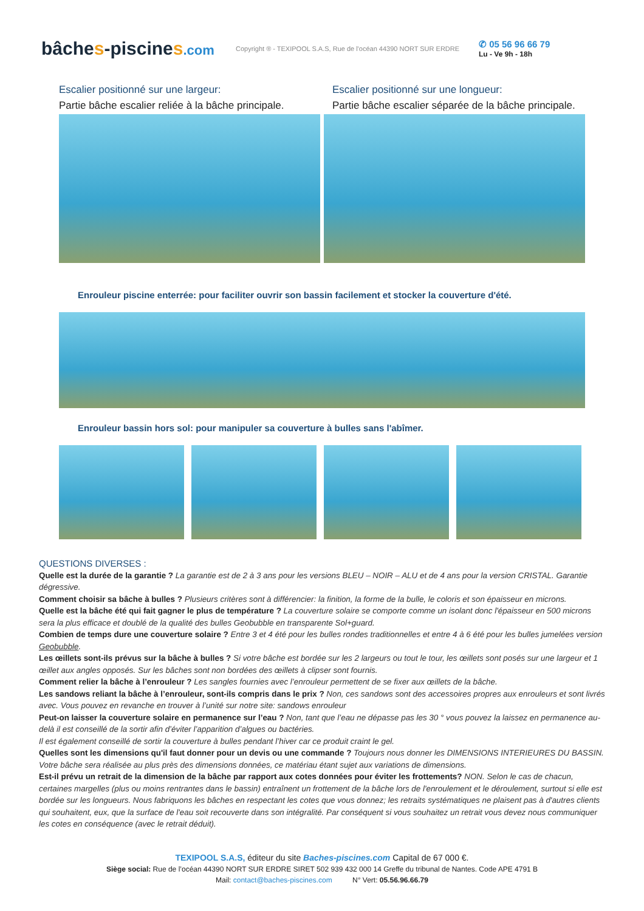bâches-piscines.com
Copyright ® - TEXIPOOL S.A.S, Rue de l'océan 44390 NORT SUR ERDRE
✆ 05 56 96 66 79
Lu - Ve 9h - 18h
Escalier positionné sur une largeur:
Partie bâche escalier reliée à la bâche principale.
Escalier positionné sur une longueur:
Partie bâche escalier séparée de la bâche principale.
Enrouleur piscine enterrée: pour faciliter ouvrir son bassin facilement et stocker la couverture d'été.
Enrouleur bassin hors sol: pour manipuler sa couverture à bulles sans l'abîmer.
QUESTIONS DIVERSES :
Quelle est la durée de la garantie ? La garantie est de 2 à 3 ans pour les versions BLEU – NOIR – ALU et de 4 ans pour la version CRISTAL. Garantie dégressive.
Comment choisir sa bâche à bulles ? Plusieurs critères sont à différencier: la finition, la forme de la bulle, le coloris et son épaisseur en microns.
Quelle est la bâche été qui fait gagner le plus de température ? La couverture solaire se comporte comme un isolant donc l'épaisseur en 500 microns sera la plus efficace et doublé de la qualité des bulles Geobubble en transparente Sol+guard.
Combien de temps dure une couverture solaire ? Entre 3 et 4 été pour les bulles rondes traditionnelles et entre 4 à 6 été pour les bulles jumelées version Geobubble.
Les œillets sont-ils prévus sur la bâche à bulles ? Si votre bâche est bordée sur les 2 largeurs ou tout le tour, les œillets sont posés sur une largeur et 1 œillet aux angles opposés. Sur les bâches sont non bordées des œillets à clipser sont fournis.
Comment relier la bâche à l’enrouleur ? Les sangles fournies avec l’enrouleur permettent de se fixer aux œillets de la bâche.
Les sandows reliant la bâche à l’enrouleur, sont-ils compris dans le prix ? Non, ces sandows sont des accessoires propres aux enrouleurs et sont livrés avec. Vous pouvez en revanche en trouver à l’unité sur notre site: sandows enrouleur
Peut-on laisser la couverture solaire en permanence sur l’eau ? Non, tant que l’eau ne dépasse pas les 30 ° vous pouvez la laissez en permanence au-delà il est conseillé de la sortir afin d’éviter l’apparition d’algues ou bactéries.
Il est également conseillé de sortir la couverture à bulles pendant l’hiver car ce produit craint le gel.
Quelles sont les dimensions qu'il faut donner pour un devis ou une commande ? Toujours nous donner les DIMENSIONS INTERIEURES DU BASSIN. Votre bâche sera réalisée au plus près des dimensions données, ce matériau étant sujet aux variations de dimensions.
Est-il prévu un retrait de la dimension de la bâche par rapport aux cotes données pour éviter les frottements? NON. Selon le cas de chacun, certaines margelles (plus ou moins rentrantes dans le bassin) entraînent un frottement de la bâche lors de l'enroulement et le déroulement, surtout si elle est bordée sur les longueurs. Nous fabriquons les bâches en respectant les cotes que vous donnez; les retraits systématiques ne plaisent pas à d'autres clients qui souhaitent, eux, que la surface de l'eau soit recouverte dans son intégralité. Par conséquent si vous souhaitez un retrait vous devez nous communiquer les cotes en conséquence (avec le retrait déduit).
TEXIPOOL S.A.S, éditeur du site Baches-piscines.com Capital de 67 000 €.
Siège social: Rue de l’océan 44390 NORT SUR ERDRE SIRET 502 939 432 000 14 Greffe du tribunal de Nantes. Code APE 4791 B
Mail: contact@baches-piscines.com N° Vert: 05.56.96.66.79